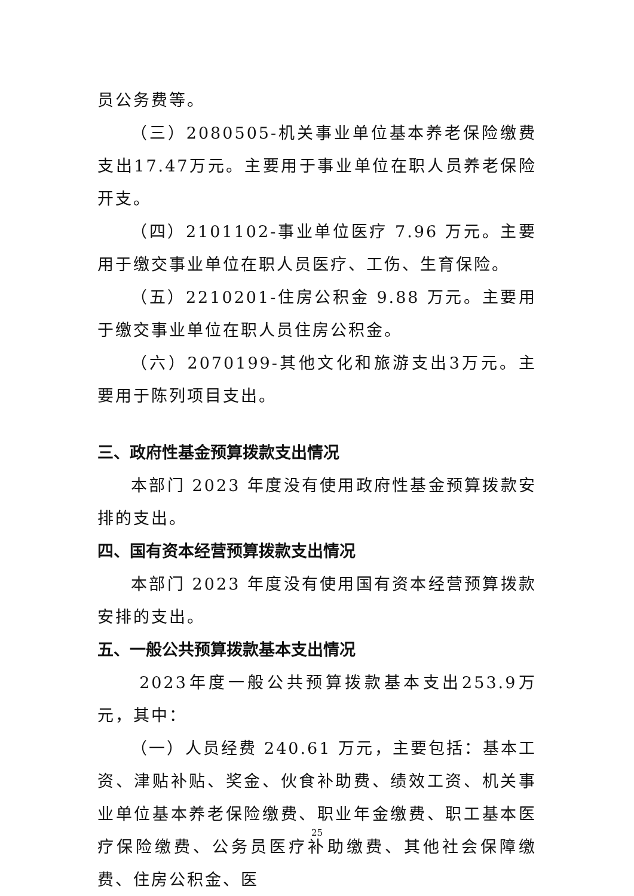员公务费等。
（三）2080505-机关事业单位基本养老保险缴费支出17.47万元。主要用于事业单位在职人员养老保险开支。
（四）2101102-事业单位医疗 7.96 万元。主要用于缴交事业单位在职人员医疗、工伤、生育保险。
（五）2210201-住房公积金 9.88 万元。主要用于缴交事业单位在职人员住房公积金。
（六）2070199-其他文化和旅游支出3万元。主要用于陈列项目支出。
三、政府性基金预算拨款支出情况
本部门 2023 年度没有使用政府性基金预算拨款安排的支出。
四、国有资本经营预算拨款支出情况
本部门 2023 年度没有使用国有资本经营预算拨款安排的支出。
五、一般公共预算拨款基本支出情况
2023年度一般公共预算拨款基本支出253.9万元，其中：
（一）人员经费 240.61 万元，主要包括：基本工资、津贴补贴、奖金、伙食补助费、绩效工资、机关事业单位基本养老保险缴费、职业年金缴费、职工基本医疗保险缴费、公务员医疗补助缴费、其他社会保障缴费、住房公积金、医
25